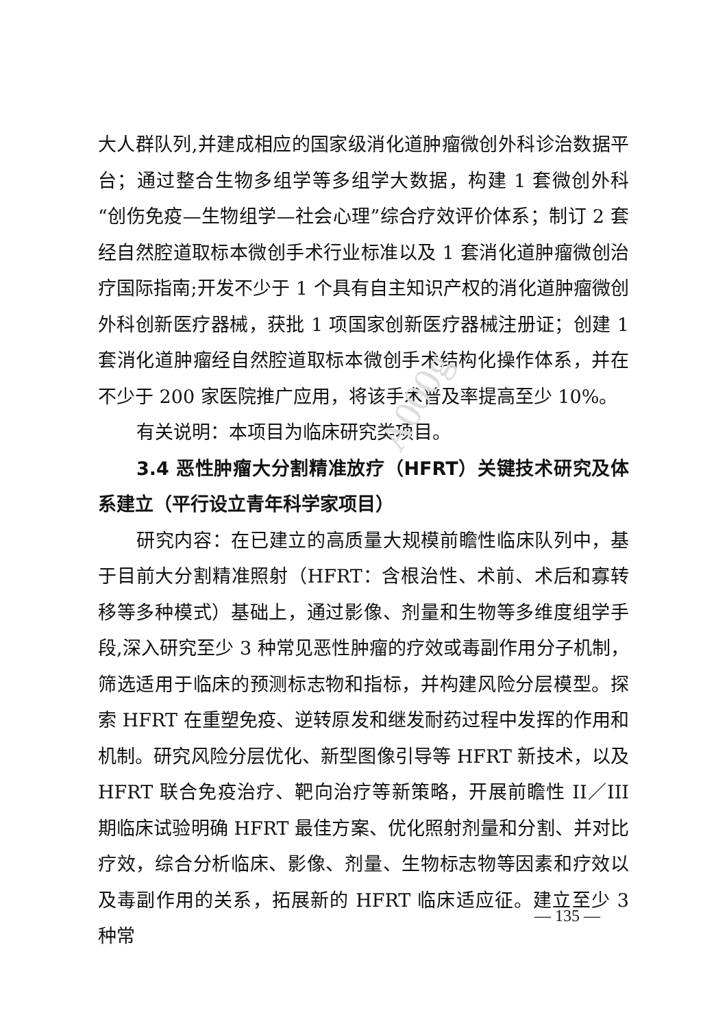A000g
大人群队列,并建成相应的国家级消化道肿瘤微创外科诊治数据平台；通过整合生物多组学等多组学大数据，构建 1 套微创外科“创伤免疫—生物组学—社会心理”综合疗效评价体系；制订 2 套经自然腔道取标本微创手术行业标准以及 1 套消化道肿瘤微创治疗国际指南;开发不少于 1 个具有自主知识产权的消化道肿瘤微创外科创新医疗器械，获批 1 项国家创新医疗器械注册证；创建 1 套消化道肿瘤经自然腔道取标本微创手术结构化操作体系，并在不少于 200 家医院推广应用，将该手术普及率提高至少 10%。
有关说明：本项目为临床研究类项目。
3.4 恶性肿瘤大分割精准放疗（HFRT）关键技术研究及体系建立（平行设立青年科学家项目）
研究内容：在已建立的高质量大规模前瞻性临床队列中，基于目前大分割精准照射（HFRT：含根治性、术前、术后和寡转移等多种模式）基础上，通过影像、剂量和生物等多维度组学手段,深入研究至少 3 种常见恶性肿瘤的疗效或毒副作用分子机制，筛选适用于临床的预测标志物和指标，并构建风险分层模型。探索 HFRT 在重塑免疫、逆转原发和继发耐药过程中发挥的作用和机制。研究风险分层优化、新型图像引导等 HFRT 新技术，以及 HFRT 联合免疫治疗、靶向治疗等新策略，开展前瞻性 II／III 期临床试验明确 HFRT 最佳方案、优化照射剂量和分割、并对比疗效，综合分析临床、影像、剂量、生物标志物等因素和疗效以及毒副作用的关系，拓展新的 HFRT 临床适应征。建立至少 3 种常
— 135 —